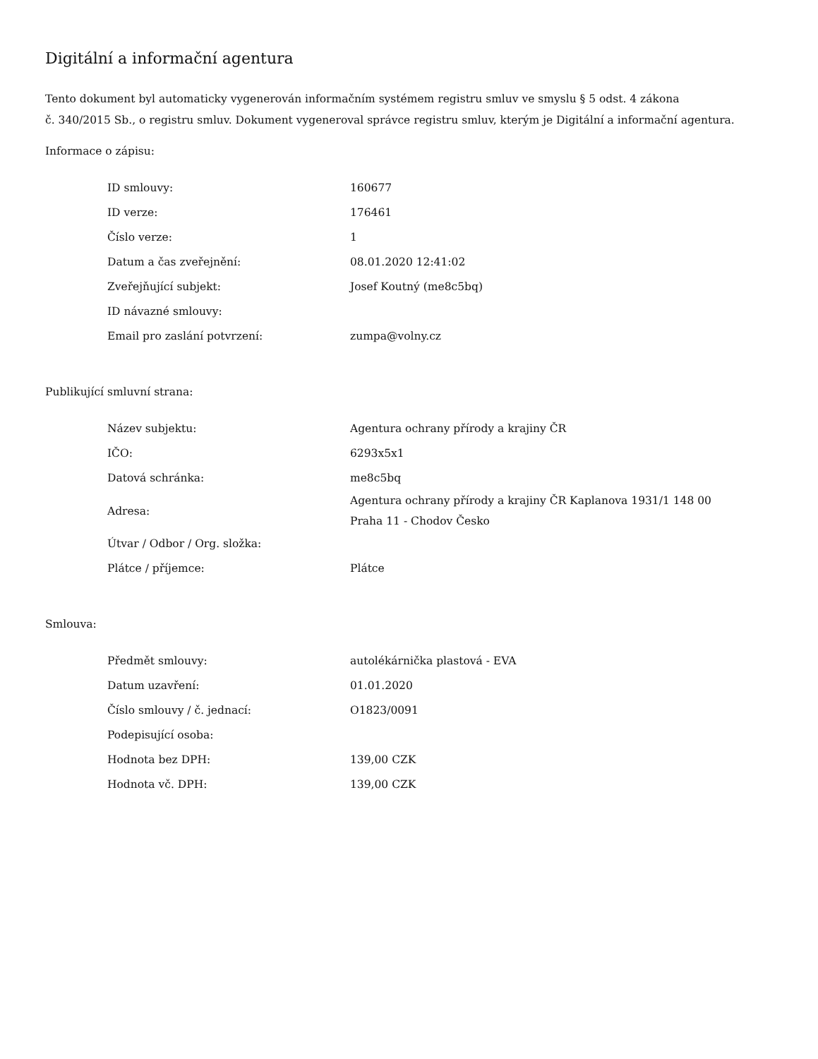Digitální a informační agentura
Tento dokument byl automaticky vygenerován informačním systémem registru smluv ve smyslu § 5 odst. 4 zákona
č. 340/2015 Sb., o registru smluv. Dokument vygeneroval správce registru smluv, kterým je Digitální a informační agentura.
Informace o zápisu:
| ID smlouvy: | 160677 |
| ID verze: | 176461 |
| Číslo verze: | 1 |
| Datum a čas zveřejnění: | 08.01.2020 12:41:02 |
| Zveřejňující subjekt: | Josef Koutný (me8c5bq) |
| ID návazné smlouvy: | |
| Email pro zaslání potvrzení: | zumpa@volny.cz |
Publikující smluvní strana:
| Název subjektu: | Agentura ochrany přírody a krajiny ČR |
| IČO: | 6293x5x1 |
| Datová schránka: | me8c5bq |
| Adresa: | Agentura ochrany přírody a krajiny ČR Kaplanova 1931/1 148 00 Praha 11 - Chodov Česko |
| Útvar / Odbor / Org. složka: | |
| Plátce / příjemce: | Plátce |
Smlouva:
| Předmět smlouvy: | autolékárnička plastová - EVA |
| Datum uzavření: | 01.01.2020 |
| Číslo smlouvy / č. jednací: | O1823/0091 |
| Podepisující osoba: | |
| Hodnota bez DPH: | 139,00 CZK |
| Hodnota vč. DPH: | 139,00 CZK |